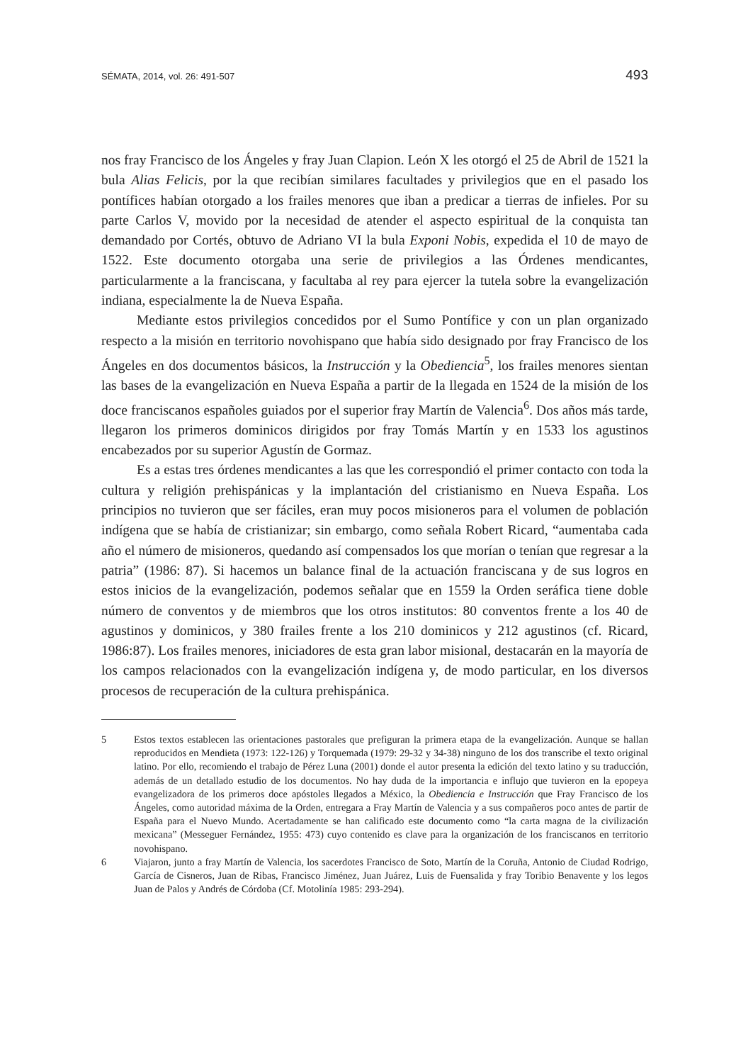SÉMATA, 2014, vol. 26: 491-507 493
nos fray Francisco de los Ángeles y fray Juan Clapion. León X les otorgó el 25 de Abril de 1521 la bula Alias Felicis, por la que recibían similares facultades y privilegios que en el pasado los pontífices habían otorgado a los frailes menores que iban a predicar a tierras de infieles. Por su parte Carlos V, movido por la necesidad de atender el aspecto espiritual de la conquista tan demandado por Cortés, obtuvo de Adriano VI la bula Exponi Nobis, expedida el 10 de mayo de 1522. Este documento otorgaba una serie de privilegios a las Órdenes mendicantes, particularmente a la franciscana, y facultaba al rey para ejercer la tutela sobre la evangelización indiana, especialmente la de Nueva España.
Mediante estos privilegios concedidos por el Sumo Pontífice y con un plan organizado respecto a la misión en territorio novohispano que había sido designado por fray Francisco de los Ángeles en dos documentos básicos, la Instrucción y la Obediencia<sup>5</sup>, los frailes menores sientan las bases de la evangelización en Nueva España a partir de la llegada en 1524 de la misión de los doce franciscanos españoles guiados por el superior fray Martín de Valencia<sup>6</sup>. Dos años más tarde, llegaron los primeros dominicos dirigidos por fray Tomás Martín y en 1533 los agustinos encabezados por su superior Agustín de Gormaz.
Es a estas tres órdenes mendicantes a las que les correspondió el primer contacto con toda la cultura y religión prehispánicas y la implantación del cristianismo en Nueva España. Los principios no tuvieron que ser fáciles, eran muy pocos misioneros para el volumen de población indígena que se había de cristianizar; sin embargo, como señala Robert Ricard, “aumentaba cada año el número de misioneros, quedando así compensados los que morían o tenían que regresar a la patria” (1986: 87). Si hacemos un balance final de la actuación franciscana y de sus logros en estos inicios de la evangelización, podemos señalar que en 1559 la Orden seráfica tiene doble número de conventos y de miembros que los otros institutos: 80 conventos frente a los 40 de agustinos y dominicos, y 380 frailes frente a los 210 dominicos y 212 agustinos (cf. Ricard, 1986:87). Los frailes menores, iniciadores de esta gran labor misional, destacarán en la mayoría de los campos relacionados con la evangelización indígena y, de modo particular, en los diversos procesos de recuperación de la cultura prehispánica.
5 Estos textos establecen las orientaciones pastorales que prefiguran la primera etapa de la evangelización. Aunque se hallan reproducidos en Mendieta (1973: 122-126) y Torquemada (1979: 29-32 y 34-38) ninguno de los dos transcribe el texto original latino. Por ello, recomiendo el trabajo de Pérez Luna (2001) donde el autor presenta la edición del texto latino y su traducción, además de un detallado estudio de los documentos. No hay duda de la importancia e influjo que tuvieron en la epopeya evangelizadora de los primeros doce apóstoles llegados a México, la Obediencia e Instrucción que Fray Francisco de los Ángeles, como autoridad máxima de la Orden, entregara a Fray Martín de Valencia y a sus compañeros poco antes de partir de España para el Nuevo Mundo. Acertadamente se han calificado este documento como “la carta magna de la civilización mexicana” (Messeguer Fernández, 1955: 473) cuyo contenido es clave para la organización de los franciscanos en territorio novohispano.
6 Viajaron, junto a fray Martín de Valencia, los sacerdotes Francisco de Soto, Martín de la Coruña, Antonio de Ciudad Rodrigo, García de Cisneros, Juan de Ribas, Francisco Jiménez, Juan Juárez, Luis de Fuensalida y fray Toribio Benavente y los legos Juan de Palos y Andrés de Córdoba (Cf. Motolinía 1985: 293-294).